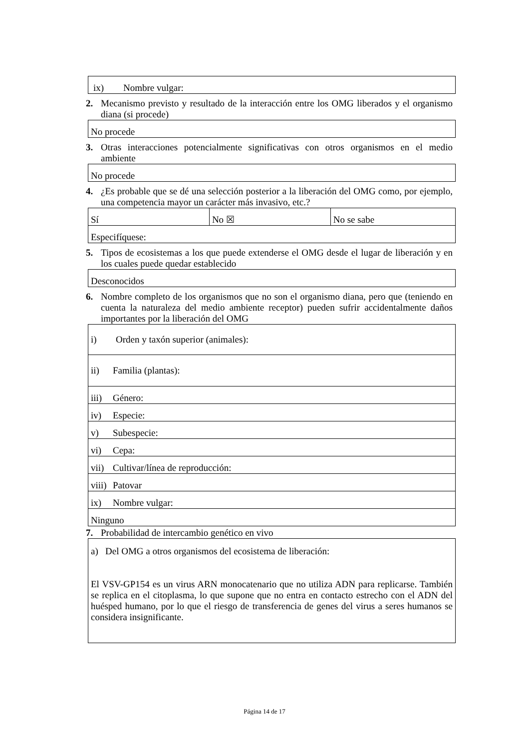| ix) Nombre vulgar: |
2. Mecanismo previsto y resultado de la interacción entre los OMG liberados y el organismo diana (si procede)
| No procede |
3. Otras interacciones potencialmente significativas con otros organismos en el medio ambiente
| No procede |
4. ¿Es probable que se dé una selección posterior a la liberación del OMG como, por ejemplo, una competencia mayor un carácter más invasivo, etc.?
| Sí | No ☒ | No se sabe |
| Especifíquese: | | |
5. Tipos de ecosistemas a los que puede extenderse el OMG desde el lugar de liberación y en los cuales puede quedar establecido
| Desconocidos |
6. Nombre completo de los organismos que no son el organismo diana, pero que (teniendo en cuenta la naturaleza del medio ambiente receptor) pueden sufrir accidentalmente daños importantes por la liberación del OMG
| i) Orden y taxón superior (animales): |
| ii) Familia (plantas): |
| iii) Género: |
| iv) Especie: |
| v) Subespecie: |
| vi) Cepa: |
| vii) Cultivar/línea de reproducción: |
| viii) Patovar |
| ix) Nombre vulgar: |
| Ninguno |
7. Probabilidad de intercambio genético en vivo
| a) Del OMG a otros organismos del ecosistema de liberación: El VSV-GP154 es un virus ARN monocatenario que no utiliza ADN para replicarse. También se replica en el citoplasma, lo que supone que no entra en contacto estrecho con el ADN del huésped humano, por lo que el riesgo de transferencia de genes del virus a seres humanos se considera insignificante. |
Página 14 de 17